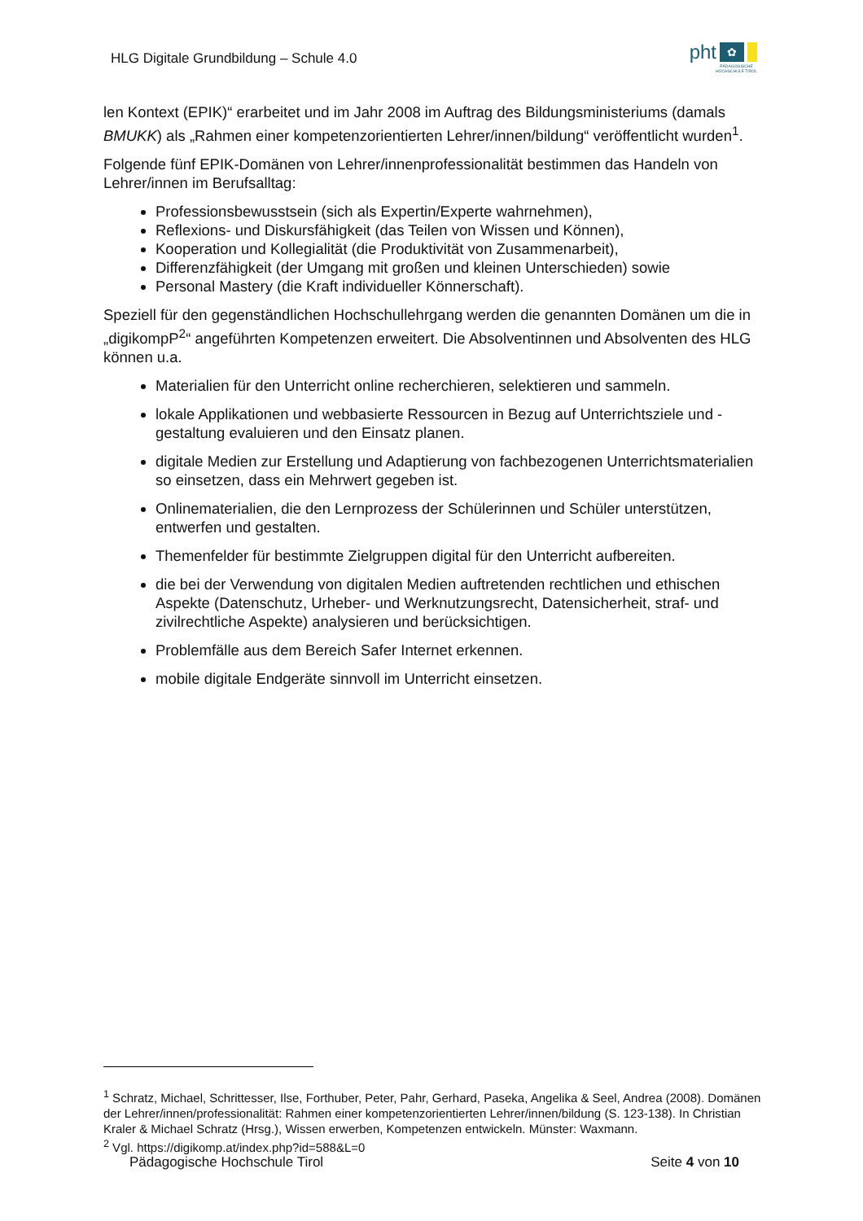HLG Digitale Grundbildung – Schule 4.0
pht ✿
PÄDAGOGISCHE
HOCHSCHULE TIROL
len Kontext (EPIK)“ erarbeitet und im Jahr 2008 im Auftrag des Bildungsministeriums (damals BMUKK) als „Rahmen einer kompetenzorientierten Lehrer/innen/bildung“ veröffentlicht wurden<sup>1</sup>.
Folgende fünf EPIK-Domänen von Lehrer/innenprofessionalität bestimmen das Handeln von Lehrer/innen im Berufsalltag:
Professionsbewusstsein (sich als Expertin/Experte wahrnehmen),
Reflexions- und Diskursfähigkeit (das Teilen von Wissen und Können),
Kooperation und Kollegialität (die Produktivität von Zusammenarbeit),
Differenzfähigkeit (der Umgang mit großen und kleinen Unterschieden) sowie
Personal Mastery (die Kraft individueller Könnerschaft).
Speziell für den gegenständlichen Hochschullehrgang werden die genannten Domänen um die in „digikompP<sup>2</sup>“ angeführten Kompetenzen erweitert. Die Absolventinnen und Absolventen des HLG können u.a.
Materialien für den Unterricht online recherchieren, selektieren und sammeln.
lokale Applikationen und webbasierte Ressourcen in Bezug auf Unterrichtsziele und -gestaltung evaluieren und den Einsatz planen.
digitale Medien zur Erstellung und Adaptierung von fachbezogenen Unterrichtsmaterialien so einsetzen, dass ein Mehrwert gegeben ist.
Onlinematerialien, die den Lernprozess der Schülerinnen und Schüler unterstützen, entwerfen und gestalten.
Themenfelder für bestimmte Zielgruppen digital für den Unterricht aufbereiten.
die bei der Verwendung von digitalen Medien auftretenden rechtlichen und ethischen Aspekte (Datenschutz, Urheber- und Werknutzungsrecht, Datensicherheit, straf- und zivilrechtliche Aspekte) analysieren und berücksichtigen.
Problemfälle aus dem Bereich Safer Internet erkennen.
mobile digitale Endgeräte sinnvoll im Unterricht einsetzen.
<sup>1</sup> Schratz, Michael, Schrittesser, Ilse, Forthuber, Peter, Pahr, Gerhard, Paseka, Angelika & Seel, Andrea (2008). Domänen der Lehrer/innen/professionalität: Rahmen einer kompetenzorientierten Lehrer/innen/bildung (S. 123-138). In Christian Kraler & Michael Schratz (Hrsg.), Wissen erwerben, Kompetenzen entwickeln. Münster: Waxmann.
<sup>2</sup> Vgl. https://digikomp.at/index.php?id=588&L=0
Pädagogische Hochschule Tirol Seite 4 von 10